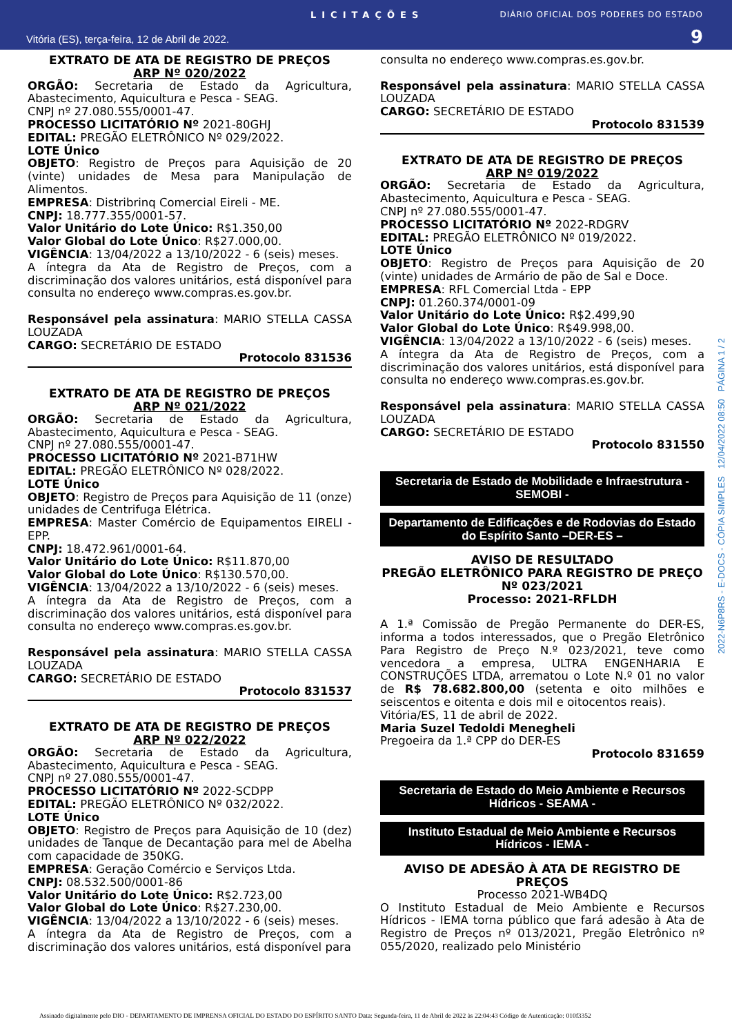LICITAÇÕES DIÁRIO OFICIAL DOS PODERES DO ESTADO
Vitória (ES), terça-feira, 12 de Abril de 2022. 9
EXTRATO DE ATA DE REGISTRO DE PREÇOS
ARP Nº 020/2022
ORGÃO: Secretaria de Estado da Agricultura, Abastecimento, Aquicultura e Pesca - SEAG.
CNPJ nº 27.080.555/0001-47.
PROCESSO LICITATÓRIO Nº 2021-80GHJ
EDITAL: PREGÃO ELETRÔNICO Nº 029/2022.
LOTE Único
OBJETO: Registro de Preços para Aquisição de 20 (vinte) unidades de Mesa para Manipulação de Alimentos.
EMPRESA: Distribrinq Comercial Eireli - ME.
CNPJ: 18.777.355/0001-57.
Valor Unitário do Lote Único: R$1.350,00
Valor Global do Lote Único: R$27.000,00.
VIGÊNCIA: 13/04/2022 a 13/10/2022 - 6 (seis) meses.
A íntegra da Ata de Registro de Preços, com a discriminação dos valores unitários, está disponível para consulta no endereço www.compras.es.gov.br.
Responsável pela assinatura: MARIO STELLA CASSA LOUZADA
CARGO: SECRETÁRIO DE ESTADO
Protocolo 831536
EXTRATO DE ATA DE REGISTRO DE PREÇOS
ARP Nº 021/2022
ORGÃO: Secretaria de Estado da Agricultura, Abastecimento, Aquicultura e Pesca - SEAG.
CNPJ nº 27.080.555/0001-47.
PROCESSO LICITATÓRIO Nº 2021-B71HW
EDITAL: PREGÃO ELETRÔNICO Nº 028/2022.
LOTE Único
OBJETO: Registro de Preços para Aquisição de 11 (onze) unidades de Centrifuga Elétrica.
EMPRESA: Master Comércio de Equipamentos EIRELI - EPP.
CNPJ: 18.472.961/0001-64.
Valor Unitário do Lote Único: R$11.870,00
Valor Global do Lote Único: R$130.570,00.
VIGÊNCIA: 13/04/2022 a 13/10/2022 - 6 (seis) meses.
A íntegra da Ata de Registro de Preços, com a discriminação dos valores unitários, está disponível para consulta no endereço www.compras.es.gov.br.
Responsável pela assinatura: MARIO STELLA CASSA LOUZADA
CARGO: SECRETÁRIO DE ESTADO
Protocolo 831537
EXTRATO DE ATA DE REGISTRO DE PREÇOS
ARP Nº 022/2022
ORGÃO: Secretaria de Estado da Agricultura, Abastecimento, Aquicultura e Pesca - SEAG.
CNPJ nº 27.080.555/0001-47.
PROCESSO LICITATÓRIO Nº 2022-SCDPP
EDITAL: PREGÃO ELETRÔNICO Nº 032/2022.
LOTE Único
OBJETO: Registro de Preços para Aquisição de 10 (dez) unidades de Tanque de Decantação para mel de Abelha com capacidade de 350KG.
EMPRESA: Geração Comércio e Serviços Ltda.
CNPJ: 08.532.500/0001-86
Valor Unitário do Lote Único: R$2.723,00
Valor Global do Lote Único: R$27.230,00.
VIGÊNCIA: 13/04/2022 a 13/10/2022 - 6 (seis) meses.
A íntegra da Ata de Registro de Preços, com a discriminação dos valores unitários, está disponível para
consulta no endereço www.compras.es.gov.br.
Responsável pela assinatura: MARIO STELLA CASSA LOUZADA
CARGO: SECRETÁRIO DE ESTADO
Protocolo 831539
EXTRATO DE ATA DE REGISTRO DE PREÇOS
ARP Nº 019/2022
ORGÃO: Secretaria de Estado da Agricultura, Abastecimento, Aquicultura e Pesca - SEAG.
CNPJ nº 27.080.555/0001-47.
PROCESSO LICITATÓRIO Nº 2022-RDGRV
EDITAL: PREGÃO ELETRÔNICO Nº 019/2022.
LOTE Único
OBJETO: Registro de Preços para Aquisição de 20 (vinte) unidades de Armário de pão de Sal e Doce.
EMPRESA: RFL Comercial Ltda - EPP
CNPJ: 01.260.374/0001-09
Valor Unitário do Lote Único: R$2.499,90
Valor Global do Lote Único: R$49.998,00.
VIGÊNCIA: 13/04/2022 a 13/10/2022 - 6 (seis) meses.
A íntegra da Ata de Registro de Preços, com a discriminação dos valores unitários, está disponível para consulta no endereço www.compras.es.gov.br.
Responsável pela assinatura: MARIO STELLA CASSA LOUZADA
CARGO: SECRETÁRIO DE ESTADO
Protocolo 831550
Secretaria de Estado de Mobilidade e Infraestrutura - SEMOBI -
Departamento de Edificações e de Rodovias do Estado do Espírito Santo –DER-ES –
AVISO DE RESULTADO
PREGÃO ELETRÔNICO PARA REGISTRO DE PREÇO
Nº 023/2021
Processo: 2021-RFLDH
A 1.ª Comissão de Pregão Permanente do DER-ES, informa a todos interessados, que o Pregão Eletrônico Para Registro de Preço N.º 023/2021, teve como vencedora a empresa, ULTRA ENGENHARIA E CONSTRUÇÕES LTDA, arrematou o Lote N.º 01 no valor de R$ 78.682.800,00 (setenta e oito milhões e seiscentos e oitenta e dois mil e oitocentos reais).
Vitória/ES, 11 de abril de 2022.
Maria Suzel Tedoldi Menegheli
Pregoeira da 1.ª CPP do DER-ES
Protocolo 831659
Secretaria de Estado do Meio Ambiente e Recursos Hídricos - SEAMA -
Instituto Estadual de Meio Ambiente e Recursos Hídricos - IEMA -
AVISO DE ADESÃO À ATA DE REGISTRO DE PREÇOS
Processo 2021-WB4DQ
O Instituto Estadual de Meio Ambiente e Recursos Hídricos - IEMA torna público que fará adesão à Ata de Registro de Preços nº 013/2021, Pregão Eletrônico nº 055/2020, realizado pelo Ministério
2022-N6P8RS - E-DOCS - CÓPIA SIMPLES 12/04/2022 08:50 PÁGINA 1 / 2
Assinado digitalmente pelo DIO - DEPARTAMENTO DE IMPRENSA OFICIAL DO ESTADO DO ESPÍRITO SANTO Data: Segunda-feira, 11 de Abril de 2022 às 22:04:43 Código de Autenticação: 010f3352